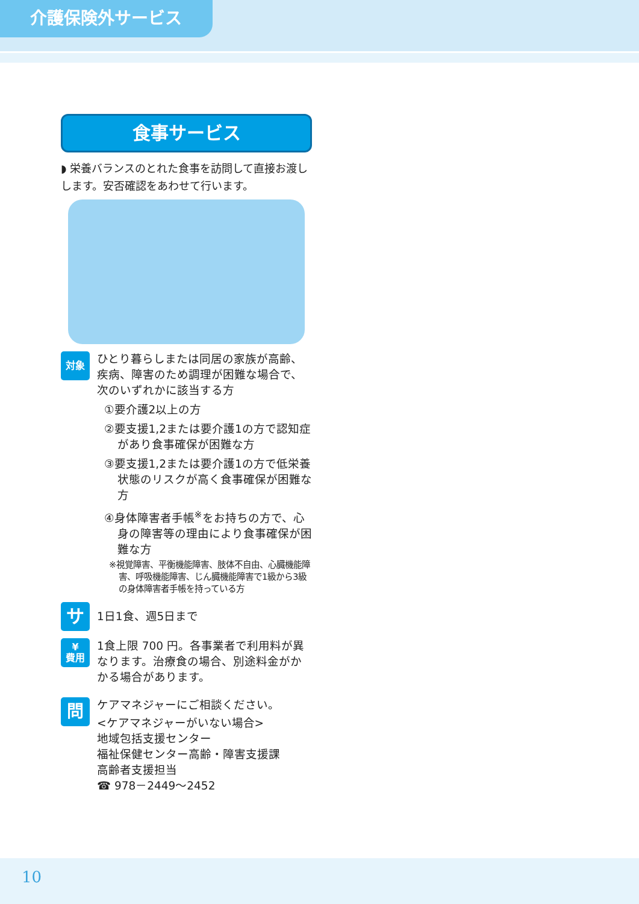介護保険外サービス
食事サービス
◗ 栄養バランスのとれた食事を訪問して直接お渡しします。安否確認をあわせて行います。
対象
ひとり暮らしまたは同居の家族が高齢、疾病、障害のため調理が困難な場合で、次のいずれかに該当する方
①要介護2以上の方
②要支援1,2または要介護1の方で認知症があり食事確保が困難な方
③要支援1,2または要介護1の方で低栄養状態のリスクが高く食事確保が困難な方
④身体障害者手帳<sup>※</sup>をお持ちの方で、心身の障害等の理由により食事確保が困難な方
※視覚障害、平衡機能障害、肢体不自由、心臓機能障害、呼吸機能障害、じん臓機能障害で1級から3級の身体障害者手帳を持っている方
サ
1日1食、週5日まで
¥
費用
1食上限 700 円。各事業者で利用料が異なります。治療食の場合、別途料金がかかる場合があります。
問
ケアマネジャーにご相談ください。
<ケアマネジャーがいない場合>
地域包括支援センター
福祉保健センター高齢・障害支援課
高齢者支援担当
☎ 978－2449～2452
10